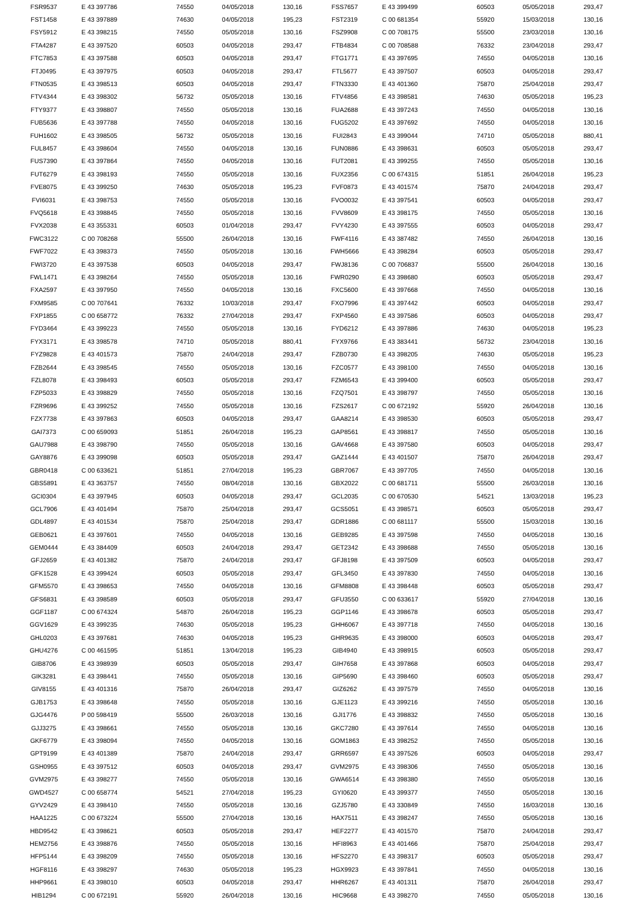| FSR9537 | E 43 397786 | 74550 | 04/05/2018 | 130,16 | FSS7657 | E 43 399499 | 60503 | 05/05/2018 | 293,47 |
| FST1458 | E 43 397889 | 74630 | 04/05/2018 | 195,23 | FST2319 | C 00 681354 | 55920 | 15/03/2018 | 130,16 |
| FSY5912 | E 43 398215 | 74550 | 05/05/2018 | 130,16 | FSZ9908 | C 00 708175 | 55500 | 23/03/2018 | 130,16 |
| FTA4287 | E 43 397520 | 60503 | 04/05/2018 | 293,47 | FTB4834 | C 00 708588 | 76332 | 23/04/2018 | 293,47 |
| FTC7853 | E 43 397588 | 60503 | 04/05/2018 | 293,47 | FTG1771 | E 43 397695 | 74550 | 04/05/2018 | 130,16 |
| FTJ0495 | E 43 397975 | 60503 | 04/05/2018 | 293,47 | FTL5677 | E 43 397507 | 60503 | 04/05/2018 | 293,47 |
| FTN0535 | E 43 398513 | 60503 | 04/05/2018 | 293,47 | FTN3330 | E 43 401360 | 75870 | 25/04/2018 | 293,47 |
| FTV4344 | E 43 398302 | 56732 | 05/05/2018 | 130,16 | FTV4856 | E 43 398581 | 74630 | 05/05/2018 | 195,23 |
| FTY9377 | E 43 398807 | 74550 | 05/05/2018 | 130,16 | FUA2688 | E 43 397243 | 74550 | 04/05/2018 | 130,16 |
| FUB5636 | E 43 397788 | 74550 | 04/05/2018 | 130,16 | FUG5202 | E 43 397692 | 74550 | 04/05/2018 | 130,16 |
| FUH1602 | E 43 398505 | 56732 | 05/05/2018 | 130,16 | FUI2843 | E 43 399044 | 74710 | 05/05/2018 | 880,41 |
| FUL8457 | E 43 398604 | 74550 | 04/05/2018 | 130,16 | FUN0886 | E 43 398631 | 60503 | 05/05/2018 | 293,47 |
| FUS7390 | E 43 397864 | 74550 | 04/05/2018 | 130,16 | FUT2081 | E 43 399255 | 74550 | 05/05/2018 | 130,16 |
| FUT6279 | E 43 398193 | 74550 | 05/05/2018 | 130,16 | FUX2356 | C 00 674315 | 51851 | 26/04/2018 | 195,23 |
| FVE8075 | E 43 399250 | 74630 | 05/05/2018 | 195,23 | FVF0873 | E 43 401574 | 75870 | 24/04/2018 | 293,47 |
| FVI6031 | E 43 398753 | 74550 | 05/05/2018 | 130,16 | FVO0032 | E 43 397541 | 60503 | 04/05/2018 | 293,47 |
| FVQ5618 | E 43 398845 | 74550 | 05/05/2018 | 130,16 | FVV8609 | E 43 398175 | 74550 | 05/05/2018 | 130,16 |
| FVX2038 | E 43 355331 | 60503 | 01/04/2018 | 293,47 | FVY4230 | E 43 397555 | 60503 | 04/05/2018 | 293,47 |
| FWC3122 | C 00 708268 | 55500 | 26/04/2018 | 130,16 | FWF4116 | E 43 387482 | 74550 | 26/04/2018 | 130,16 |
| FWF7022 | E 43 398373 | 74550 | 05/05/2018 | 130,16 | FWH5666 | E 43 398284 | 60503 | 05/05/2018 | 293,47 |
| FWI3720 | E 43 397538 | 60503 | 04/05/2018 | 293,47 | FWJ8136 | C 00 706837 | 55500 | 26/04/2018 | 130,16 |
| FWL1471 | E 43 398264 | 74550 | 05/05/2018 | 130,16 | FWR0290 | E 43 398680 | 60503 | 05/05/2018 | 293,47 |
| FXA2597 | E 43 397950 | 74550 | 04/05/2018 | 130,16 | FXC5600 | E 43 397668 | 74550 | 04/05/2018 | 130,16 |
| FXM9585 | C 00 707641 | 76332 | 10/03/2018 | 293,47 | FXO7996 | E 43 397442 | 60503 | 04/05/2018 | 293,47 |
| FXP1855 | C 00 658772 | 76332 | 27/04/2018 | 293,47 | FXP4560 | E 43 397586 | 60503 | 04/05/2018 | 293,47 |
| FYD3464 | E 43 399223 | 74550 | 05/05/2018 | 130,16 | FYD6212 | E 43 397886 | 74630 | 04/05/2018 | 195,23 |
| FYX3171 | E 43 398578 | 74710 | 05/05/2018 | 880,41 | FYX9766 | E 43 383441 | 56732 | 23/04/2018 | 130,16 |
| FYZ9828 | E 43 401573 | 75870 | 24/04/2018 | 293,47 | FZB0730 | E 43 398205 | 74630 | 05/05/2018 | 195,23 |
| FZB2644 | E 43 398545 | 74550 | 05/05/2018 | 130,16 | FZC0577 | E 43 398100 | 74550 | 04/05/2018 | 130,16 |
| FZL8078 | E 43 398493 | 60503 | 05/05/2018 | 293,47 | FZM6543 | E 43 399400 | 60503 | 05/05/2018 | 293,47 |
| FZP5033 | E 43 398829 | 74550 | 05/05/2018 | 130,16 | FZQ7501 | E 43 398797 | 74550 | 05/05/2018 | 130,16 |
| FZR9696 | E 43 399252 | 74550 | 05/05/2018 | 130,16 | FZS2617 | C 00 672192 | 55920 | 26/04/2018 | 130,16 |
| FZX7738 | E 43 397863 | 60503 | 04/05/2018 | 293,47 | GAA8214 | E 43 398530 | 60503 | 05/05/2018 | 293,47 |
| GAI7373 | C 00 659093 | 51851 | 26/04/2018 | 195,23 | GAP8561 | E 43 398817 | 74550 | 05/05/2018 | 130,16 |
| GAU7988 | E 43 398790 | 74550 | 05/05/2018 | 130,16 | GAV4668 | E 43 397580 | 60503 | 04/05/2018 | 293,47 |
| GAY8876 | E 43 399098 | 60503 | 05/05/2018 | 293,47 | GAZ1444 | E 43 401507 | 75870 | 26/04/2018 | 293,47 |
| GBR0418 | C 00 633621 | 51851 | 27/04/2018 | 195,23 | GBR7067 | E 43 397705 | 74550 | 04/05/2018 | 130,16 |
| GBS5891 | E 43 363757 | 74550 | 08/04/2018 | 130,16 | GBX2022 | C 00 681711 | 55500 | 26/03/2018 | 130,16 |
| GCI0304 | E 43 397945 | 60503 | 04/05/2018 | 293,47 | GCL2035 | C 00 670530 | 54521 | 13/03/2018 | 195,23 |
| GCL7906 | E 43 401494 | 75870 | 25/04/2018 | 293,47 | GCS5051 | E 43 398571 | 60503 | 05/05/2018 | 293,47 |
| GDL4897 | E 43 401534 | 75870 | 25/04/2018 | 293,47 | GDR1886 | C 00 681117 | 55500 | 15/03/2018 | 130,16 |
| GEB0621 | E 43 397601 | 74550 | 04/05/2018 | 130,16 | GEB9285 | E 43 397598 | 74550 | 04/05/2018 | 130,16 |
| GEM0444 | E 43 384409 | 60503 | 24/04/2018 | 293,47 | GET2342 | E 43 398688 | 74550 | 05/05/2018 | 130,16 |
| GFJ2659 | E 43 401382 | 75870 | 24/04/2018 | 293,47 | GFJ8198 | E 43 397509 | 60503 | 04/05/2018 | 293,47 |
| GFK1528 | E 43 399424 | 60503 | 05/05/2018 | 293,47 | GFL3450 | E 43 397830 | 74550 | 04/05/2018 | 130,16 |
| GFM5570 | E 43 398653 | 74550 | 04/05/2018 | 130,16 | GFM8808 | E 43 398448 | 60503 | 05/05/2018 | 293,47 |
| GFS6831 | E 43 398589 | 60503 | 05/05/2018 | 293,47 | GFU3550 | C 00 633617 | 55920 | 27/04/2018 | 130,16 |
| GGF1187 | C 00 674324 | 54870 | 26/04/2018 | 195,23 | GGP1146 | E 43 398678 | 60503 | 05/05/2018 | 293,47 |
| GGV1629 | E 43 399235 | 74630 | 05/05/2018 | 195,23 | GHH6067 | E 43 397718 | 74550 | 04/05/2018 | 130,16 |
| GHL0203 | E 43 397681 | 74630 | 04/05/2018 | 195,23 | GHR9635 | E 43 398000 | 60503 | 04/05/2018 | 293,47 |
| GHU4276 | C 00 461595 | 51851 | 13/04/2018 | 195,23 | GIB4940 | E 43 398915 | 60503 | 05/05/2018 | 293,47 |
| GIB8706 | E 43 398939 | 60503 | 05/05/2018 | 293,47 | GIH7658 | E 43 397868 | 60503 | 04/05/2018 | 293,47 |
| GIK3281 | E 43 398441 | 74550 | 05/05/2018 | 130,16 | GIP5690 | E 43 398460 | 60503 | 05/05/2018 | 293,47 |
| GIV8155 | E 43 401316 | 75870 | 26/04/2018 | 293,47 | GIZ6262 | E 43 397579 | 74550 | 04/05/2018 | 130,16 |
| GJB1753 | E 43 398648 | 74550 | 05/05/2018 | 130,16 | GJE1123 | E 43 399216 | 74550 | 05/05/2018 | 130,16 |
| GJG4476 | P 00 598419 | 55500 | 26/03/2018 | 130,16 | GJI1776 | E 43 398832 | 74550 | 05/05/2018 | 130,16 |
| GJJ3275 | E 43 398661 | 74550 | 05/05/2018 | 130,16 | GKC7280 | E 43 397614 | 74550 | 04/05/2018 | 130,16 |
| GKF6779 | E 43 398094 | 74550 | 04/05/2018 | 130,16 | GOM1863 | E 43 398252 | 74550 | 05/05/2018 | 130,16 |
| GPT9199 | E 43 401389 | 75870 | 24/04/2018 | 293,47 | GRR6597 | E 43 397526 | 60503 | 04/05/2018 | 293,47 |
| GSH0955 | E 43 397512 | 60503 | 04/05/2018 | 293,47 | GVM2975 | E 43 398306 | 74550 | 05/05/2018 | 130,16 |
| GVM2975 | E 43 398277 | 74550 | 05/05/2018 | 130,16 | GWA6514 | E 43 398380 | 74550 | 05/05/2018 | 130,16 |
| GWD4527 | C 00 658774 | 54521 | 27/04/2018 | 195,23 | GYI0620 | E 43 399377 | 74550 | 05/05/2018 | 130,16 |
| GYV2429 | E 43 398410 | 74550 | 05/05/2018 | 130,16 | GZJ5780 | E 43 330849 | 74550 | 16/03/2018 | 130,16 |
| HAA1225 | C 00 673224 | 55500 | 27/04/2018 | 130,16 | HAX7511 | E 43 398247 | 74550 | 05/05/2018 | 130,16 |
| HBD9542 | E 43 398621 | 60503 | 05/05/2018 | 293,47 | HEF2277 | E 43 401570 | 75870 | 24/04/2018 | 293,47 |
| HEM2756 | E 43 398876 | 74550 | 05/05/2018 | 130,16 | HFI8963 | E 43 401466 | 75870 | 25/04/2018 | 293,47 |
| HFP5144 | E 43 398209 | 74550 | 05/05/2018 | 130,16 | HFS2270 | E 43 398317 | 60503 | 05/05/2018 | 293,47 |
| HGF8116 | E 43 398297 | 74630 | 05/05/2018 | 195,23 | HGX9923 | E 43 397841 | 74550 | 04/05/2018 | 130,16 |
| HHP9661 | E 43 398010 | 60503 | 04/05/2018 | 293,47 | HHR6267 | E 43 401311 | 75870 | 26/04/2018 | 293,47 |
| HIB1294 | C 00 672191 | 55920 | 26/04/2018 | 130,16 | HIC9668 | E 43 398270 | 74550 | 05/05/2018 | 130,16 |